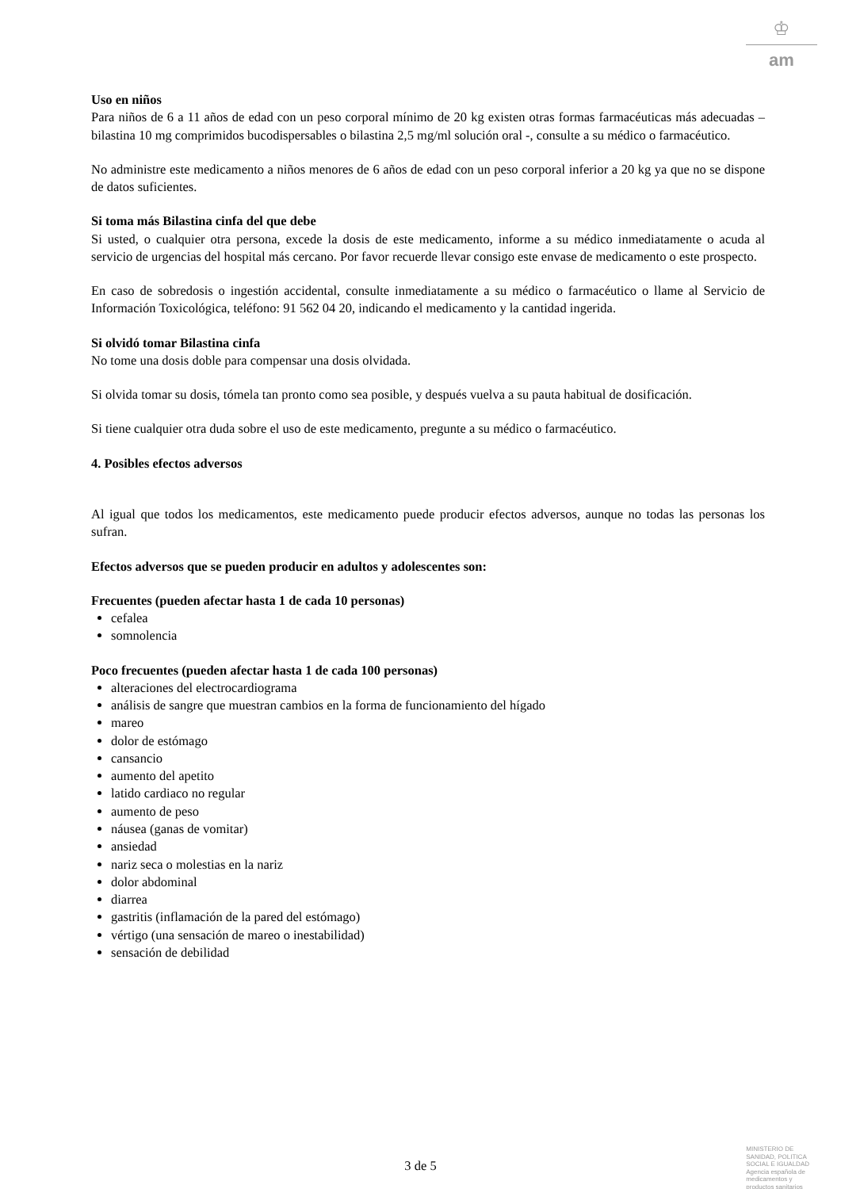♔
am
Uso en niños
Para niños de 6 a 11 años de edad con un peso corporal mínimo de 20 kg existen otras formas farmacéuticas más adecuadas – bilastina 10 mg comprimidos bucodispersables o bilastina 2,5 mg/ml solución oral -, consulte a su médico o farmacéutico.
No administre este medicamento a niños menores de 6 años de edad con un peso corporal inferior a 20 kg ya que no se dispone de datos suficientes.
Si toma más Bilastina cinfa del que debe
Si usted, o cualquier otra persona, excede la dosis de este medicamento, informe a su médico inmediatamente o acuda al servicio de urgencias del hospital más cercano. Por favor recuerde llevar consigo este envase de medicamento o este prospecto.
En caso de sobredosis o ingestión accidental, consulte inmediatamente a su médico o farmacéutico o llame al Servicio de Información Toxicológica, teléfono: 91 562 04 20, indicando el medicamento y la cantidad ingerida.
Si olvidó tomar Bilastina cinfa
No tome una dosis doble para compensar una dosis olvidada.
Si olvida tomar su dosis, tómela tan pronto como sea posible, y después vuelva a su pauta habitual de dosificación.
Si tiene cualquier otra duda sobre el uso de este medicamento, pregunte a su médico o farmacéutico.
4. Posibles efectos adversos
Al igual que todos los medicamentos, este medicamento puede producir efectos adversos, aunque no todas las personas los sufran.
Efectos adversos que se pueden producir en adultos y adolescentes son:
Frecuentes (pueden afectar hasta 1 de cada 10 personas)
cefalea
somnolencia
Poco frecuentes (pueden afectar hasta 1 de cada 100 personas)
alteraciones del electrocardiograma
análisis de sangre que muestran cambios en la forma de funcionamiento del hígado
mareo
dolor de estómago
cansancio
aumento del apetito
latido cardiaco no regular
aumento de peso
náusea (ganas de vomitar)
ansiedad
nariz seca o molestias en la nariz
dolor abdominal
diarrea
gastritis (inflamación de la pared del estómago)
vértigo (una sensación de mareo o inestabilidad)
sensación de debilidad
3 de 5
MINISTERIO DE
SANIDAD, POLITICA
SOCIAL E IGUALDAD
Agencia española de
medicamentos y
productos sanitarios